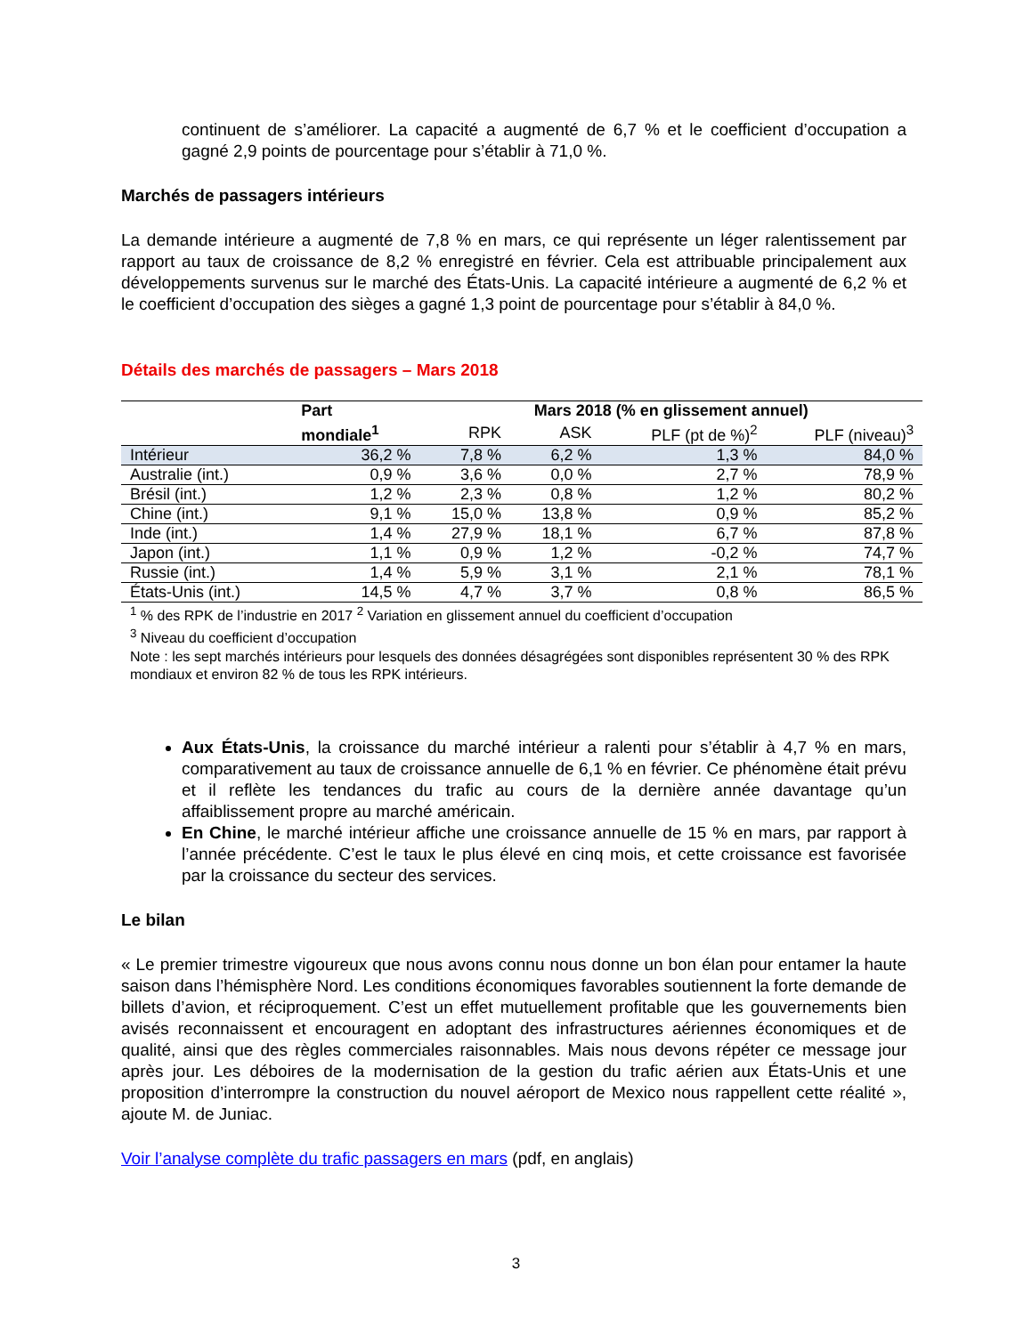continuent de s’améliorer. La capacité a augmenté de 6,7 % et le coefficient d’occupation a gagné 2,9 points de pourcentage pour s’établir à 71,0 %.
Marchés de passagers intérieurs
La demande intérieure a augmenté de 7,8 % en mars, ce qui représente un léger ralentissement par rapport au taux de croissance de 8,2 % enregistré en février. Cela est attribuable principalement aux développements survenus sur le marché des États-Unis. La capacité intérieure a augmenté de 6,2 % et le coefficient d’occupation des sièges a gagné 1,3 point de pourcentage pour s’établir à 84,0 %.
Détails des marchés de passagers – Mars 2018
| | Part | Mars 2018 (% en glissement annuel) | | | |
| --- | --- | --- | --- | --- | --- |
| | mondiale<sup>1</sup> | RPK | ASK | PLF (pt de %)<sup>2</sup> | PLF (niveau)<sup>3</sup> |
| Intérieur | 36,2 % | 7,8 % | 6,2 % | 1,3 % | 84,0 % |
| Australie (int.) | 0,9 % | 3,6 % | 0,0 % | 2,7 % | 78,9 % |
| Brésil (int.) | 1,2 % | 2,3 % | 0,8 % | 1,2 % | 80,2 % |
| Chine (int.) | 9,1 % | 15,0 % | 13,8 % | 0,9 % | 85,2 % |
| Inde (int.) | 1,4 % | 27,9 % | 18,1 % | 6,7 % | 87,8 % |
| Japon (int.) | 1,1 % | 0,9 % | 1,2 % | -0,2 % | 74,7 % |
| Russie (int.) | 1,4 % | 5,9 % | 3,1 % | 2,1 % | 78,1 % |
| États-Unis (int.) | 14,5 % | 4,7 % | 3,7 % | 0,8 % | 86,5 % |
<sup>1</sup> % des RPK de l’industrie en 2017 <sup>2</sup> Variation en glissement annuel du coefficient d’occupation
<sup>3</sup> Niveau du coefficient d’occupation
Note : les sept marchés intérieurs pour lesquels des données désagrégées sont disponibles représentent 30 % des RPK mondiaux et environ 82 % de tous les RPK intérieurs.
Aux États-Unis, la croissance du marché intérieur a ralenti pour s’établir à 4,7 % en mars, comparativement au taux de croissance annuelle de 6,1 % en février. Ce phénomène était prévu et il reflète les tendances du trafic au cours de la dernière année davantage qu’un affaiblissement propre au marché américain.
En Chine, le marché intérieur affiche une croissance annuelle de 15 % en mars, par rapport à l’année précédente. C’est le taux le plus élevé en cinq mois, et cette croissance est favorisée par la croissance du secteur des services.
Le bilan
« Le premier trimestre vigoureux que nous avons connu nous donne un bon élan pour entamer la haute saison dans l’hémisphère Nord. Les conditions économiques favorables soutiennent la forte demande de billets d’avion, et réciproquement. C’est un effet mutuellement profitable que les gouvernements bien avisés reconnaissent et encouragent en adoptant des infrastructures aériennes économiques et de qualité, ainsi que des règles commerciales raisonnables. Mais nous devons répéter ce message jour après jour. Les déboires de la modernisation de la gestion du trafic aérien aux États-Unis et une proposition d’interrompre la construction du nouvel aéroport de Mexico nous rappellent cette réalité », ajoute M. de Juniac.
Voir l’analyse complète du trafic passagers en mars (pdf, en anglais)
3